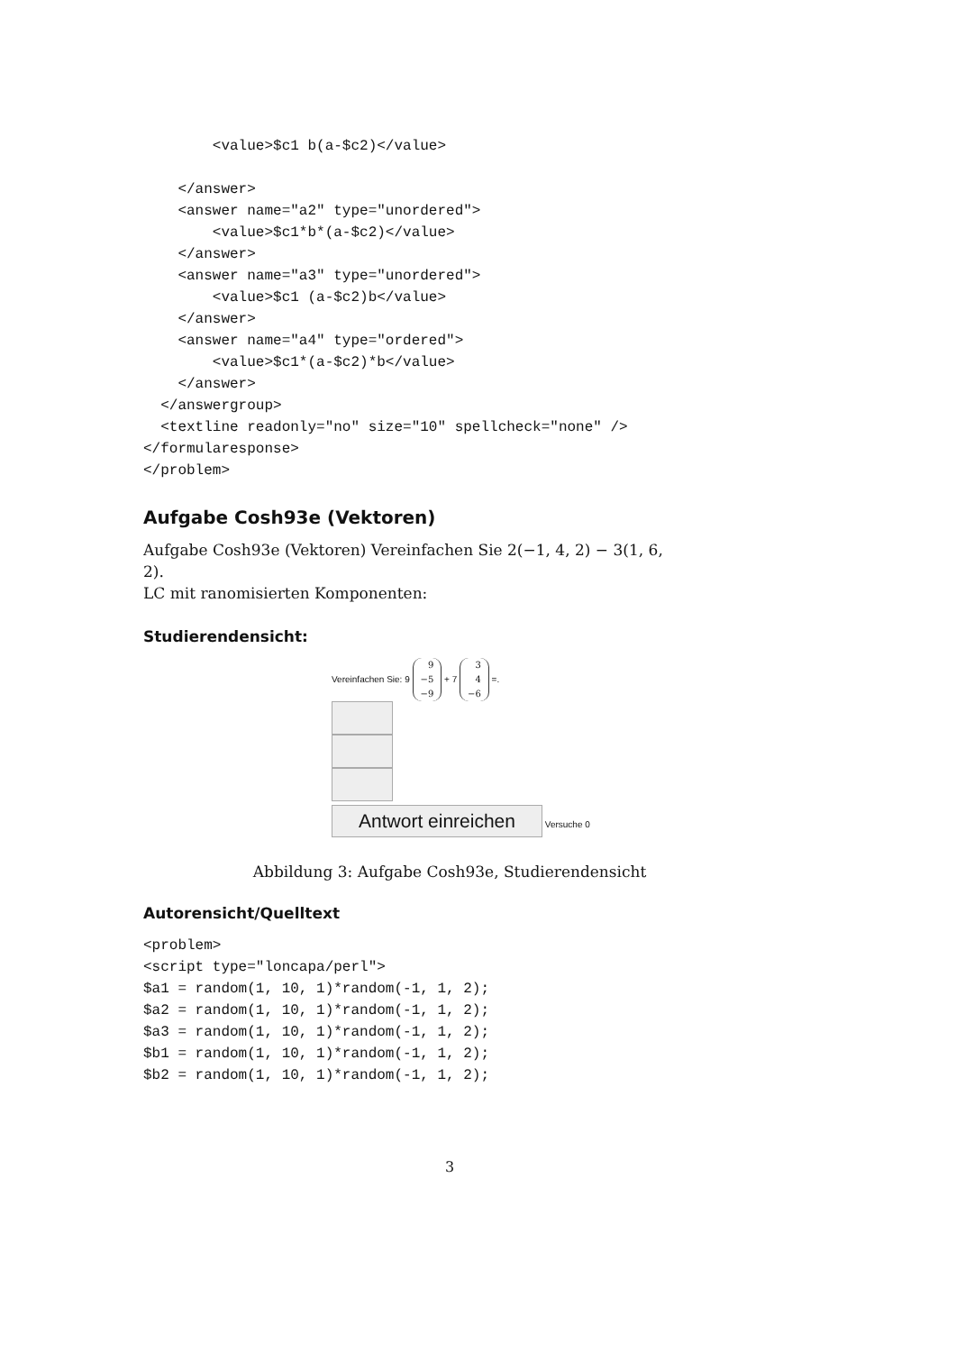<value>$c1 b(a-$c2)</value>

    </answer>
    <answer name="a2" type="unordered">
        <value>$c1*b*(a-$c2)</value>
    </answer>
    <answer name="a3" type="unordered">
        <value>$c1 (a-$c2)b</value>
    </answer>
    <answer name="a4" type="ordered">
        <value>$c1*(a-$c2)*b</value>
    </answer>
  </answergroup>
  <textline readonly="no" size="10" spellcheck="none" />
</formularesponse>
</problem>
Aufgabe Cosh93e (Vektoren)
Aufgabe Cosh93e (Vektoren) Vereinfachen Sie 2(−1, 4, 2) − 3(1, 6, 2).
LC mit ranomisierten Komponenten:
Studierendensicht:
Vereinfachen Sie: 9 9
−5
−9 + 7 3
4
−6 =.
Antwort einreichen Versuche 0
Abbildung 3: Aufgabe Cosh93e, Studierendensicht
Autorensicht/Quelltext
<problem>
<script type="loncapa/perl">
$a1 = random(1, 10, 1)*random(-1, 1, 2);
$a2 = random(1, 10, 1)*random(-1, 1, 2);
$a3 = random(1, 10, 1)*random(-1, 1, 2);
$b1 = random(1, 10, 1)*random(-1, 1, 2);
$b2 = random(1, 10, 1)*random(-1, 1, 2);
3